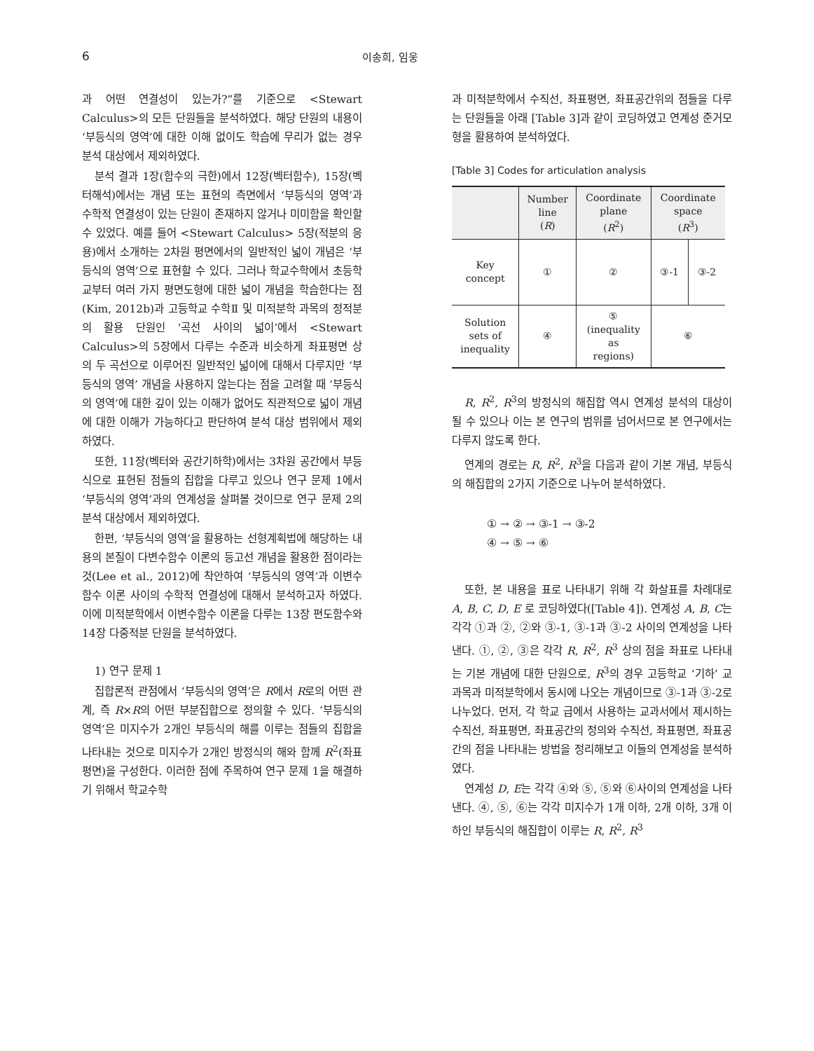6 이송희, 임웅
과 어떤 연결성이 있는가?”를 기준으로 <Stewart Calculus>의 모든 단원들을 분석하였다. 해당 단원의 내용이 ‘부등식의 영역’에 대한 이해 없이도 학습에 무리가 없는 경우 분석 대상에서 제외하였다.
분석 결과 1장(함수의 극한)에서 12장(벡터함수), 15장(벡터해석)에서는 개념 또는 표현의 측면에서 ‘부등식의 영역’과 수학적 연결성이 있는 단원이 존재하지 않거나 미미함을 확인할 수 있었다. 예를 들어 <Stewart Calculus> 5장(적분의 응용)에서 소개하는 2차원 평면에서의 일반적인 넓이 개념은 ‘부등식의 영역’으로 표현할 수 있다. 그러나 학교수학에서 초등학교부터 여러 가지 평면도형에 대한 넓이 개념을 학습한다는 점(Kim, 2012b)과 고등학교 수학Ⅱ 및 미적분학 과목의 정적분의 활용 단원인 ‘곡선 사이의 넓이’에서 <Stewart Calculus>의 5장에서 다루는 수준과 비슷하게 좌표평면 상의 두 곡선으로 이루어진 일반적인 넓이에 대해서 다루지만 ‘부등식의 영역’ 개념을 사용하지 않는다는 점을 고려할 때 ‘부등식의 영역’에 대한 깊이 있는 이해가 없어도 직관적으로 넓이 개념에 대한 이해가 가능하다고 판단하여 분석 대상 범위에서 제외하였다.
또한, 11장(벡터와 공간기하학)에서는 3차원 공간에서 부등식으로 표현된 점들의 집합을 다루고 있으나 연구 문제 1에서 ‘부등식의 영역’과의 연계성을 살펴볼 것이므로 연구 문제 2의 분석 대상에서 제외하였다.
한편, ‘부등식의 영역’을 활용하는 선형계획법에 해당하는 내용의 본질이 다변수함수 이론의 등고선 개념을 활용한 점이라는 것(Lee et al., 2012)에 착안하여 ‘부등식의 영역’과 이변수함수 이론 사이의 수학적 연결성에 대해서 분석하고자 하였다. 이에 미적분학에서 이변수함수 이론을 다루는 13장 편도함수와 14장 다중적분 단원을 분석하였다.
1) 연구 문제 1
집합론적 관점에서 ‘부등식의 영역’은 R에서 R로의 어떤 관계, 즉 R×R의 어떤 부분집합으로 정의할 수 있다. ‘부등식의 영역’은 미지수가 2개인 부등식의 해를 이루는 점들의 집합을 나타내는 것으로 미지수가 2개인 방정식의 해와 함께 R<sup>2</sup>(좌표평면)을 구성한다. 이러한 점에 주목하여 연구 문제 1을 해결하기 위해서 학교수학
과 미적분학에서 수직선, 좌표평면, 좌표공간위의 점들을 다루는 단원들을 아래 [Table 3]과 같이 코딩하였고 연계성 준거모형을 활용하여 분석하였다.
[Table 3] Codes for articulation analysis
| | Number line ( R ) | Coordinate plane ( R<sup>2</sup>) | Coordinate space ( R<sup>3</sup>) | |
| --- | --- | --- | --- | --- |
| Key concept | ① | ② | ③-1 | ③-2 |
| Solution sets of inequality | ④ | ⑤ (inequality as regions) | ⑥ | |
R, R<sup>2</sup>, R<sup>3</sup>의 방정식의 해집합 역시 연계성 분석의 대상이 될 수 있으나 이는 본 연구의 범위를 넘어서므로 본 연구에서는 다루지 않도록 한다.
연계의 경로는 R, R<sup>2</sup>, R<sup>3</sup>을 다음과 같이 기본 개념, 부등식의 해집합의 2가지 기준으로 나누어 분석하였다.
① → ② → ③-1 → ③-2
④ → ⑤ → ⑥
또한, 본 내용을 표로 나타내기 위해 각 화살표를 차례대로 A, B, C, D, E 로 코딩하였다([Table 4]). 연계성 A, B, C는 각각 ①과 ②, ②와 ③-1, ③-1과 ③-2 사이의 연계성을 나타낸다. ①, ②, ③은 각각 R, R<sup>2</sup>, R<sup>3</sup> 상의 점을 좌표로 나타내는 기본 개념에 대한 단원으로, R<sup>3</sup>의 경우 고등학교 ‘기하’ 교과목과 미적분학에서 동시에 나오는 개념이므로 ③-1과 ③-2로 나누었다. 먼저, 각 학교 급에서 사용하는 교과서에서 제시하는 수직선, 좌표평면, 좌표공간의 정의와 수직선, 좌표평면, 좌표공간의 점을 나타내는 방법을 정리해보고 이들의 연계성을 분석하였다.
연계성 D, E는 각각 ④와 ⑤, ⑤와 ⑥사이의 연계성을 나타낸다. ④, ⑤, ⑥는 각각 미지수가 1개 이하, 2개 이하, 3개 이하인 부등식의 해집합이 이루는 R, R<sup>2</sup>, R<sup>3</sup>